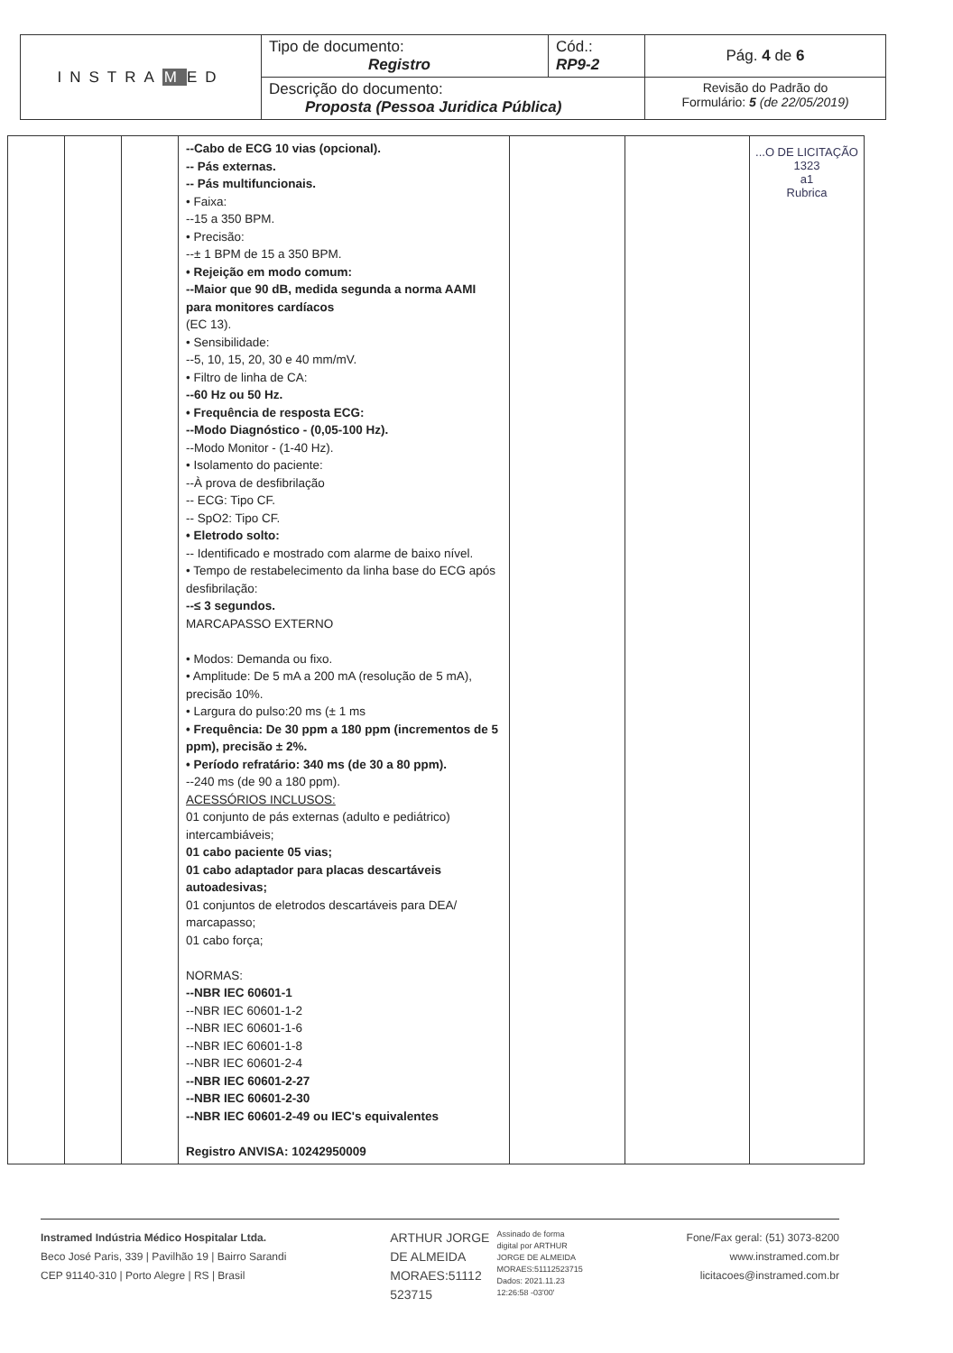| INSTRA M ED | Tipo de documento: Registro | Cód.: RP9-2 | Pág. 4 de 6 |
| | Descrição do documento: Proposta (Pessoa Juridica Pública) | | Revisão do Padrão do Formulário: 5 (de 22/05/2019) |
| | | | --Cabo de ECG 10 vias (opcional). -- Pás externas. -- Pás multifuncionais. • Faixa: --15 a 350 BPM. • Precisão: --± 1 BPM de 15 a 350 BPM. • Rejeição em modo comum: --Maior que 90 dB, medida segunda a norma AAMI para monitores cardíacos (EC 13). • Sensibilidade: --5, 10, 15, 20, 30 e 40 mm/mV. • Filtro de linha de CA: --60 Hz ou 50 Hz. • Frequência de resposta ECG: --Modo Diagnóstico - (0,05-100 Hz). --Modo Monitor - (1-40 Hz). • Isolamento do paciente: --À prova de desfibrilação -- ECG: Tipo CF. -- SpO2: Tipo CF. • Eletrodo solto: -- Identificado e mostrado com alarme de baixo nível. • Tempo de restabelecimento da linha base do ECG após desfibrilação: --≤ 3 segundos. MARCAPASSO EXTERNO • Modos: Demanda ou fixo. • Amplitude: De 5 mA a 200 mA (resolução de 5 mA), precisão 10%. • Largura do pulso:20 ms (± 1 ms • Frequência: De 30 ppm a 180 ppm (incrementos de 5 ppm), precisão ± 2%. • Período refratário: 340 ms (de 30 a 80 ppm). --240 ms (de 90 a 180 ppm). ACESSÓRIOS INCLUSOS: 01 conjunto de pás externas (adulto e pediátrico) intercambiáveis; 01 cabo paciente 05 vias; 01 cabo adaptador para placas descartáveis autoadesivas; 01 conjuntos de eletrodos descartáveis para DEA/ marcapasso; 01 cabo força; NORMAS: --NBR IEC 60601-1 --NBR IEC 60601-1-2 --NBR IEC 60601-1-6 --NBR IEC 60601-1-8 --NBR IEC 60601-2-4 --NBR IEC 60601-2-27 --NBR IEC 60601-2-30 --NBR IEC 60601-2-49 ou IEC's equivalentes Registro ANVISA: 10242950009 | | | ...O DE LICITAÇÃO 1323 a1 Rubrica |
Instramed Indústria Médico Hospitalar Ltda.
Beco José Paris, 339 | Pavilhão 19 | Bairro Sarandi
CEP 91140-310 | Porto Alegre | RS | Brasil
ARTHUR JORGE
DE ALMEIDA
MORAES:51112
523715
Assinado de forma
digital por ARTHUR
JORGE DE ALMEIDA
MORAES:51112523715
Dados: 2021.11.23
12:26:58 -03'00'
Fone/Fax geral: (51) 3073-8200
www.instramed.com.br
licitacoes@instramed.com.br